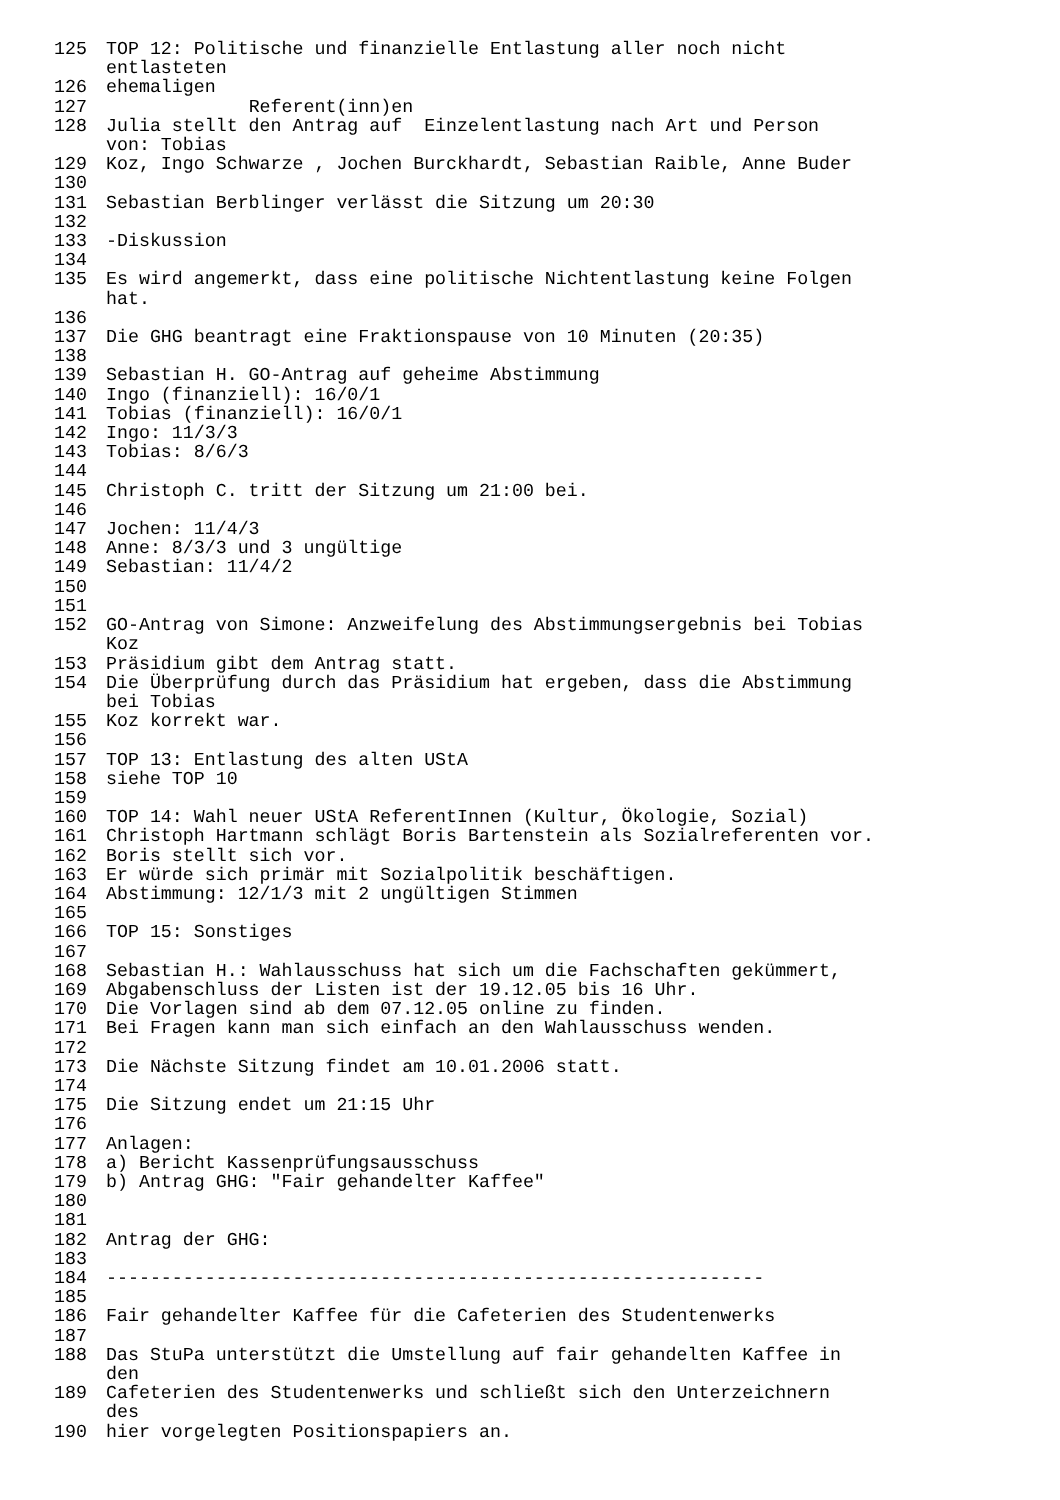125 TOP 12: Politische und finanzielle Entlastung aller noch nicht entlasteten
126 ehemaligen
127 Referent(inn)en
128 Julia stellt den Antrag auf Einzelentlastung nach Art und Person von: Tobias
129 Koz, Ingo Schwarze , Jochen Burckhardt, Sebastian Raible, Anne Buder
130
131 Sebastian Berblinger verlässt die Sitzung um 20:30
132
133 -Diskussion
134
135 Es wird angemerkt, dass eine politische Nichtentlastung keine Folgen hat.
136
137 Die GHG beantragt eine Fraktionspause von 10 Minuten (20:35)
138
139 Sebastian H. GO-Antrag auf geheime Abstimmung
140 Ingo (finanziell): 16/0/1
141 Tobias (finanziell): 16/0/1
142 Ingo: 11/3/3
143 Tobias: 8/6/3
144
145 Christoph C. tritt der Sitzung um 21:00 bei.
146
147 Jochen: 11/4/3
148 Anne: 8/3/3 und 3 ungültige
149 Sebastian: 11/4/2
150
151
152 GO-Antrag von Simone: Anzweifelung des Abstimmungsergebnis bei Tobias Koz
153 Präsidium gibt dem Antrag statt.
154 Die Überprüfung durch das Präsidium hat ergeben, dass die Abstimmung bei Tobias
155 Koz korrekt war.
156
157 TOP 13: Entlastung des alten UStA
158 siehe TOP 10
159
160 TOP 14: Wahl neuer UStA ReferentInnen (Kultur, Ökologie, Sozial)
161 Christoph Hartmann schlägt Boris Bartenstein als Sozialreferenten vor.
162 Boris stellt sich vor.
163 Er würde sich primär mit Sozialpolitik beschäftigen.
164 Abstimmung: 12/1/3 mit 2 ungültigen Stimmen
165
166 TOP 15: Sonstiges
167
168 Sebastian H.: Wahlausschuss hat sich um die Fachschaften gekümmert,
169 Abgabenschluss der Listen ist der 19.12.05 bis 16 Uhr.
170 Die Vorlagen sind ab dem 07.12.05 online zu finden.
171 Bei Fragen kann man sich einfach an den Wahlausschuss wenden.
172
173 Die Nächste Sitzung findet am 10.01.2006 statt.
174
175 Die Sitzung endet um 21:15 Uhr
176
177 Anlagen:
178 a) Bericht Kassenprüfungsausschuss
179 b) Antrag GHG: "Fair gehandelter Kaffee"
180
181
182 Antrag der GHG:
183
184 ------------------------------------------------------------
185
186 Fair gehandelter Kaffee für die Cafeterien des Studentenwerks
187
188 Das StuPa unterstützt die Umstellung auf fair gehandelten Kaffee in den
189 Cafeterien des Studentenwerks und schließt sich den Unterzeichnern des
190 hier vorgelegten Positionspapiers an.